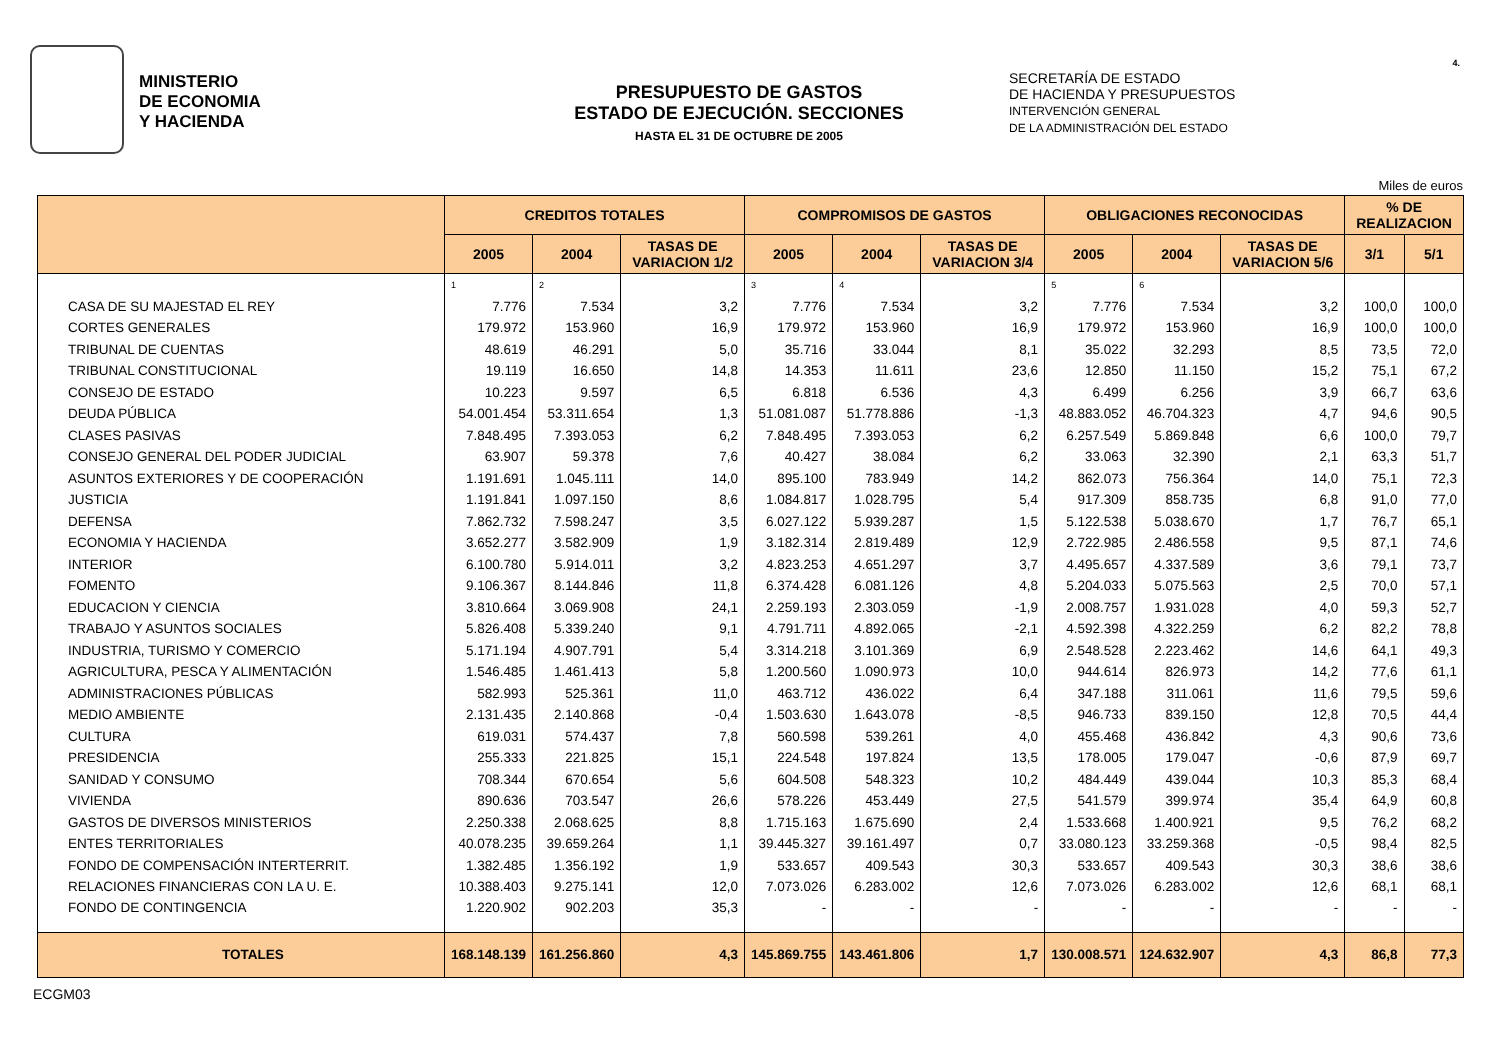4.
MINISTERIO
DE ECONOMIA
Y HACIENDA
PRESUPUESTO DE GASTOS
ESTADO DE EJECUCIÓN. SECCIONES
HASTA EL 31 DE OCTUBRE DE 2005
SECRETARÍA DE ESTADO
DE HACIENDA Y PRESUPUESTOS
INTERVENCIÓN GENERAL
DE LA ADMINISTRACIÓN DEL ESTADO
Miles de euros
| | CREDITOS TOTALES | | | COMPROMISOS DE GASTOS | | | OBLIGACIONES RECONOCIDAS | | | % DE REALIZACION | |
| --- | --- | --- | --- | --- | --- | --- | --- | --- | --- | --- | --- |
| | 2005 | 2004 | TASAS DE VARIACION 1/2 | 2005 | 2004 | TASAS DE VARIACION 3/4 | 2005 | 2004 | TASAS DE VARIACION 5/6 | 3/1 | 5/1 |
| | 1 | 2 | | 3 | 4 | | 5 | 6 | | | |
| CASA DE SU MAJESTAD EL REY | 7.776 | 7.534 | 3,2 | 7.776 | 7.534 | 3,2 | 7.776 | 7.534 | 3,2 | 100,0 | 100,0 |
| CORTES GENERALES | 179.972 | 153.960 | 16,9 | 179.972 | 153.960 | 16,9 | 179.972 | 153.960 | 16,9 | 100,0 | 100,0 |
| TRIBUNAL DE CUENTAS | 48.619 | 46.291 | 5,0 | 35.716 | 33.044 | 8,1 | 35.022 | 32.293 | 8,5 | 73,5 | 72,0 |
| TRIBUNAL CONSTITUCIONAL | 19.119 | 16.650 | 14,8 | 14.353 | 11.611 | 23,6 | 12.850 | 11.150 | 15,2 | 75,1 | 67,2 |
| CONSEJO DE ESTADO | 10.223 | 9.597 | 6,5 | 6.818 | 6.536 | 4,3 | 6.499 | 6.256 | 3,9 | 66,7 | 63,6 |
| DEUDA PÚBLICA | 54.001.454 | 53.311.654 | 1,3 | 51.081.087 | 51.778.886 | -1,3 | 48.883.052 | 46.704.323 | 4,7 | 94,6 | 90,5 |
| CLASES PASIVAS | 7.848.495 | 7.393.053 | 6,2 | 7.848.495 | 7.393.053 | 6,2 | 6.257.549 | 5.869.848 | 6,6 | 100,0 | 79,7 |
| CONSEJO GENERAL DEL PODER JUDICIAL | 63.907 | 59.378 | 7,6 | 40.427 | 38.084 | 6,2 | 33.063 | 32.390 | 2,1 | 63,3 | 51,7 |
| ASUNTOS EXTERIORES Y DE COOPERACIÓN | 1.191.691 | 1.045.111 | 14,0 | 895.100 | 783.949 | 14,2 | 862.073 | 756.364 | 14,0 | 75,1 | 72,3 |
| JUSTICIA | 1.191.841 | 1.097.150 | 8,6 | 1.084.817 | 1.028.795 | 5,4 | 917.309 | 858.735 | 6,8 | 91,0 | 77,0 |
| DEFENSA | 7.862.732 | 7.598.247 | 3,5 | 6.027.122 | 5.939.287 | 1,5 | 5.122.538 | 5.038.670 | 1,7 | 76,7 | 65,1 |
| ECONOMIA Y HACIENDA | 3.652.277 | 3.582.909 | 1,9 | 3.182.314 | 2.819.489 | 12,9 | 2.722.985 | 2.486.558 | 9,5 | 87,1 | 74,6 |
| INTERIOR | 6.100.780 | 5.914.011 | 3,2 | 4.823.253 | 4.651.297 | 3,7 | 4.495.657 | 4.337.589 | 3,6 | 79,1 | 73,7 |
| FOMENTO | 9.106.367 | 8.144.846 | 11,8 | 6.374.428 | 6.081.126 | 4,8 | 5.204.033 | 5.075.563 | 2,5 | 70,0 | 57,1 |
| EDUCACION Y CIENCIA | 3.810.664 | 3.069.908 | 24,1 | 2.259.193 | 2.303.059 | -1,9 | 2.008.757 | 1.931.028 | 4,0 | 59,3 | 52,7 |
| TRABAJO Y ASUNTOS SOCIALES | 5.826.408 | 5.339.240 | 9,1 | 4.791.711 | 4.892.065 | -2,1 | 4.592.398 | 4.322.259 | 6,2 | 82,2 | 78,8 |
| INDUSTRIA, TURISMO Y COMERCIO | 5.171.194 | 4.907.791 | 5,4 | 3.314.218 | 3.101.369 | 6,9 | 2.548.528 | 2.223.462 | 14,6 | 64,1 | 49,3 |
| AGRICULTURA, PESCA Y ALIMENTACIÓN | 1.546.485 | 1.461.413 | 5,8 | 1.200.560 | 1.090.973 | 10,0 | 944.614 | 826.973 | 14,2 | 77,6 | 61,1 |
| ADMINISTRACIONES PÚBLICAS | 582.993 | 525.361 | 11,0 | 463.712 | 436.022 | 6,4 | 347.188 | 311.061 | 11,6 | 79,5 | 59,6 |
| MEDIO AMBIENTE | 2.131.435 | 2.140.868 | -0,4 | 1.503.630 | 1.643.078 | -8,5 | 946.733 | 839.150 | 12,8 | 70,5 | 44,4 |
| CULTURA | 619.031 | 574.437 | 7,8 | 560.598 | 539.261 | 4,0 | 455.468 | 436.842 | 4,3 | 90,6 | 73,6 |
| PRESIDENCIA | 255.333 | 221.825 | 15,1 | 224.548 | 197.824 | 13,5 | 178.005 | 179.047 | -0,6 | 87,9 | 69,7 |
| SANIDAD Y CONSUMO | 708.344 | 670.654 | 5,6 | 604.508 | 548.323 | 10,2 | 484.449 | 439.044 | 10,3 | 85,3 | 68,4 |
| VIVIENDA | 890.636 | 703.547 | 26,6 | 578.226 | 453.449 | 27,5 | 541.579 | 399.974 | 35,4 | 64,9 | 60,8 |
| GASTOS DE DIVERSOS MINISTERIOS | 2.250.338 | 2.068.625 | 8,8 | 1.715.163 | 1.675.690 | 2,4 | 1.533.668 | 1.400.921 | 9,5 | 76,2 | 68,2 |
| ENTES TERRITORIALES | 40.078.235 | 39.659.264 | 1,1 | 39.445.327 | 39.161.497 | 0,7 | 33.080.123 | 33.259.368 | -0,5 | 98,4 | 82,5 |
| FONDO DE COMPENSACIÓN INTERTERRIT. | 1.382.485 | 1.356.192 | 1,9 | 533.657 | 409.543 | 30,3 | 533.657 | 409.543 | 30,3 | 38,6 | 38,6 |
| RELACIONES FINANCIERAS CON LA U. E. | 10.388.403 | 9.275.141 | 12,0 | 7.073.026 | 6.283.002 | 12,6 | 7.073.026 | 6.283.002 | 12,6 | 68,1 | 68,1 |
| FONDO DE CONTINGENCIA | 1.220.902 | 902.203 | 35,3 | - | - | - | - | - | - | - | - |
| TOTALES | 168.148.139 | 161.256.860 | 4,3 | 145.869.755 | 143.461.806 | 1,7 | 130.008.571 | 124.632.907 | 4,3 | 86,8 | 77,3 |
ECGM03